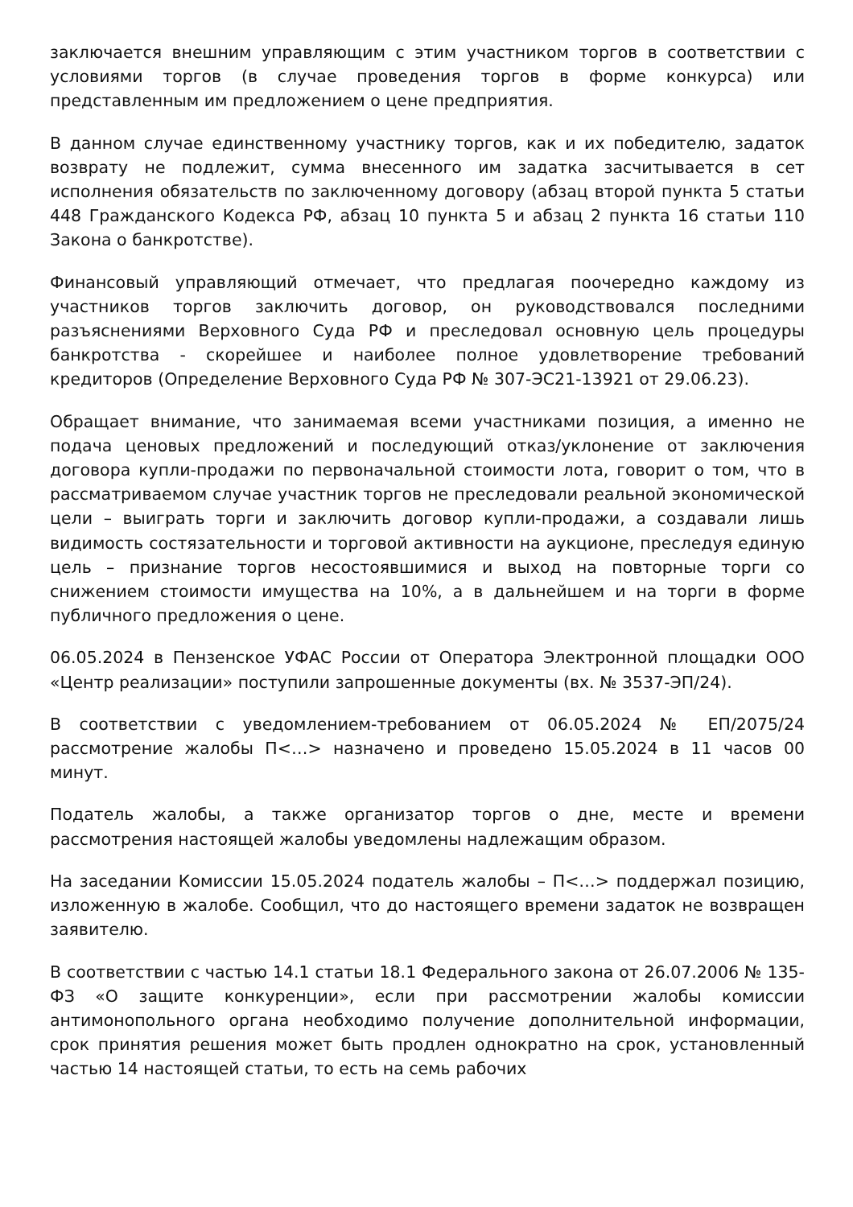заключается внешним управляющим с этим участником торгов в соответствии с условиями торгов (в случае проведения торгов в форме конкурса) или представленным им предложением о цене предприятия.
В данном случае единственному участнику торгов, как и их победителю, задаток возврату не подлежит, сумма внесенного им задатка засчитывается в сет исполнения обязательств по заключенному договору (абзац второй пункта 5 статьи 448 Гражданского Кодекса РФ, абзац 10 пункта 5 и абзац 2 пункта 16 статьи 110 Закона о банкротстве).
Финансовый управляющий отмечает, что предлагая поочередно каждому из участников торгов заключить договор, он руководствовался последними разъяснениями Верховного Суда РФ и преследовал основную цель процедуры банкротства - скорейшее и наиболее полное удовлетворение требований кредиторов (Определение Верховного Суда РФ № 307-ЭС21-13921 от 29.06.23).
Обращает внимание, что занимаемая всеми участниками позиция, а именно не подача ценовых предложений и последующий отказ/уклонение от заключения договора купли-продажи по первоначальной стоимости лота, говорит о том, что в рассматриваемом случае участник торгов не преследовали реальной экономической цели – выиграть торги и заключить договор купли-продажи, а создавали лишь видимость состязательности и торговой активности на аукционе, преследуя единую цель – признание торгов несостоявшимися и выход на повторные торги со снижением стоимости имущества на 10%, а в дальнейшем и на торги в форме публичного предложения о цене.
06.05.2024 в Пензенское УФАС России от Оператора Электронной площадки ООО «Центр реализации» поступили запрошенные документы (вх. № 3537-ЭП/24).
В соответствии с уведомлением-требованием от 06.05.2024 № ЕП/2075/24 рассмотрение жалобы П<…> назначено и проведено 15.05.2024 в 11 часов 00 минут.
Податель жалобы, а также организатор торгов о дне, месте и времени рассмотрения настоящей жалобы уведомлены надлежащим образом.
На заседании Комиссии 15.05.2024 податель жалобы – П<…> поддержал позицию, изложенную в жалобе. Сообщил, что до настоящего времени задаток не возвращен заявителю.
В соответствии с частью 14.1 статьи 18.1 Федерального закона от 26.07.2006 № 135-ФЗ «О защите конкуренции», если при рассмотрении жалобы комиссии антимонопольного органа необходимо получение дополнительной информации, срок принятия решения может быть продлен однократно на срок, установленный частью 14 настоящей статьи, то есть на семь рабочих